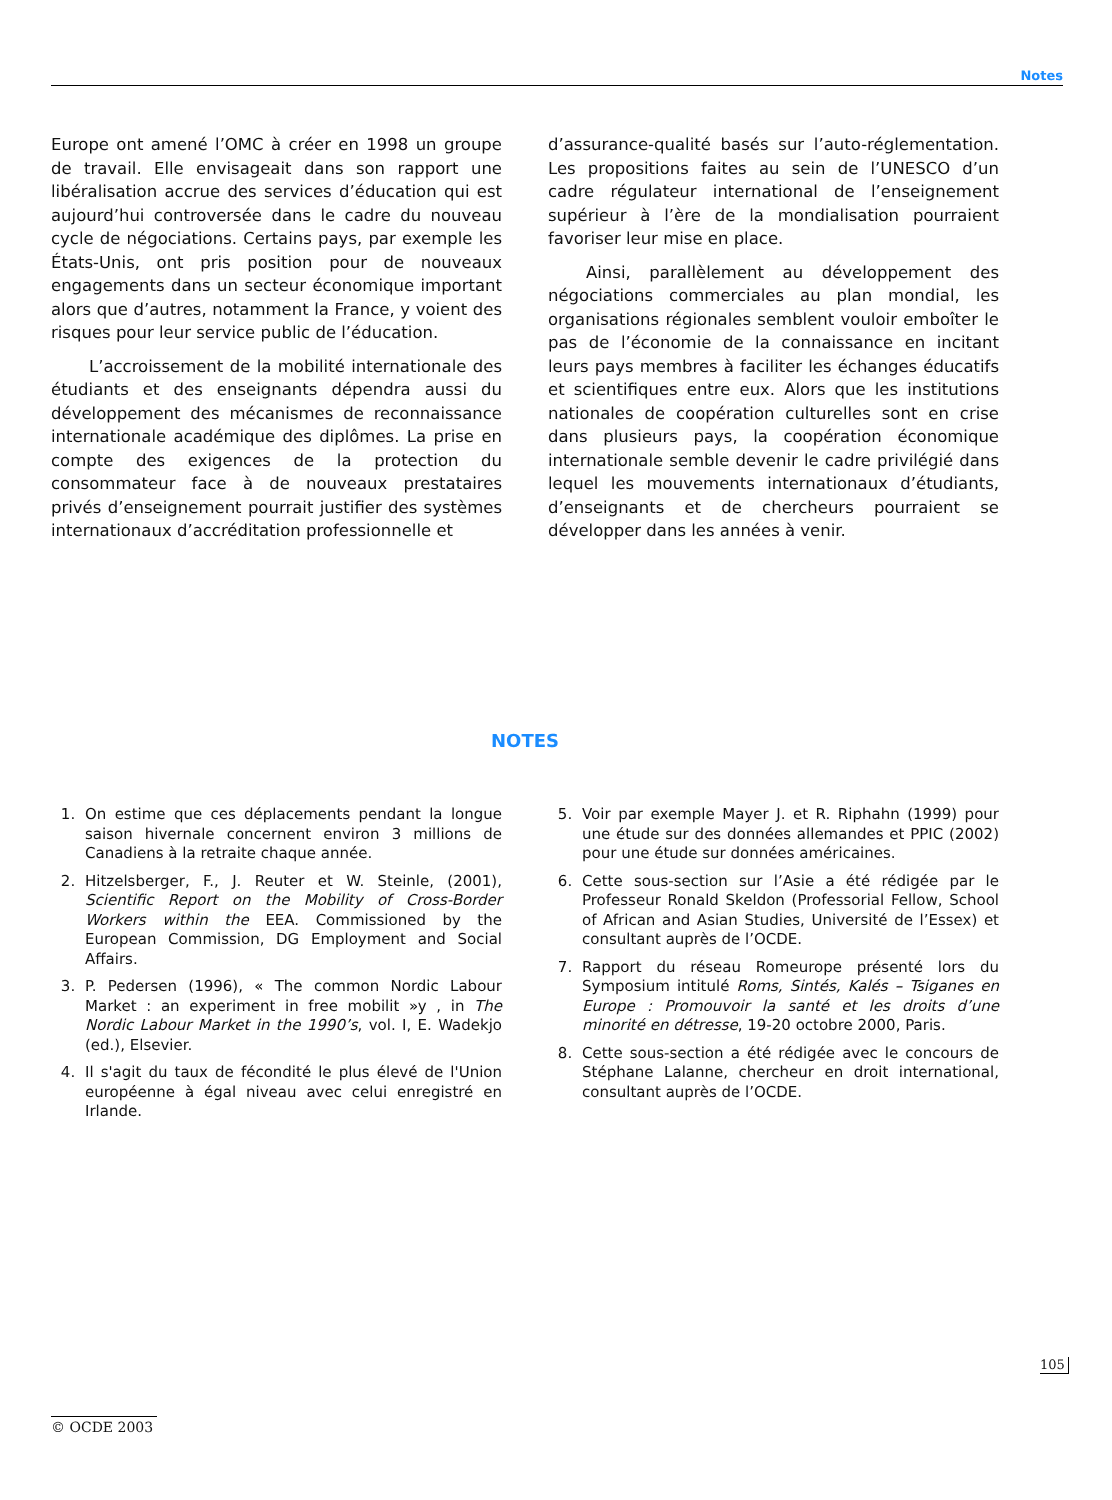Notes
Europe ont amené l’OMC à créer en 1998 un groupe de travail. Elle envisageait dans son rapport une libéralisation accrue des services d’éducation qui est aujourd’hui controversée dans le cadre du nouveau cycle de négociations. Certains pays, par exemple les États-Unis, ont pris position pour de nouveaux engagements dans un secteur économique important alors que d’autres, notamment la France, y voient des risques pour leur service public de l’éducation.
L’accroissement de la mobilité internationale des étudiants et des enseignants dépendra aussi du développement des mécanismes de reconnaissance internationale académique des diplômes. La prise en compte des exigences de la protection du consommateur face à de nouveaux prestataires privés d’enseignement pourrait justifier des systèmes internationaux d’accréditation professionnelle et
d’assurance-qualité basés sur l’auto-réglementation. Les propositions faites au sein de l’UNESCO d’un cadre régulateur international de l’enseignement supérieur à l’ère de la mondialisation pourraient favoriser leur mise en place.
Ainsi, parallèlement au développement des négociations commerciales au plan mondial, les organisations régionales semblent vouloir emboîter le pas de l’économie de la connaissance en incitant leurs pays membres à faciliter les échanges éducatifs et scientifiques entre eux. Alors que les institutions nationales de coopération culturelles sont en crise dans plusieurs pays, la coopération économique internationale semble devenir le cadre privilégié dans lequel les mouvements internationaux d’étudiants, d’enseignants et de chercheurs pourraient se développer dans les années à venir.
NOTES
1. On estime que ces déplacements pendant la longue saison hivernale concernent environ 3 millions de Canadiens à la retraite chaque année.
2. Hitzelsberger, F., J. Reuter et W. Steinle, (2001), Scientific Report on the Mobility of Cross-Border Workers within the EEA. Commissioned by the European Commission, DG Employment and Social Affairs.
3. P. Pedersen (1996), « The common Nordic Labour Market : an experiment in free mobilit »y , in The Nordic Labour Market in the 1990’s, vol. I, E. Wadekjo (ed.), Elsevier.
4. Il s'agit du taux de fécondité le plus élevé de l'Union européenne à égal niveau avec celui enregistré en Irlande.
5. Voir par exemple Mayer J. et R. Riphahn (1999) pour une étude sur des données allemandes et PPIC (2002) pour une étude sur données américaines.
6. Cette sous-section sur l’Asie a été rédigée par le Professeur Ronald Skeldon (Professorial Fellow, School of African and Asian Studies, Université de l’Essex) et consultant auprès de l’OCDE.
7. Rapport du réseau Romeurope présenté lors du Symposium intitulé Roms, Sintés, Kalés – Tsiganes en Europe : Promouvoir la santé et les droits d’une minorité en détresse, 19-20 octobre 2000, Paris.
8. Cette sous-section a été rédigée avec le concours de Stéphane Lalanne, chercheur en droit international, consultant auprès de l’OCDE.
105
© OCDE 2003